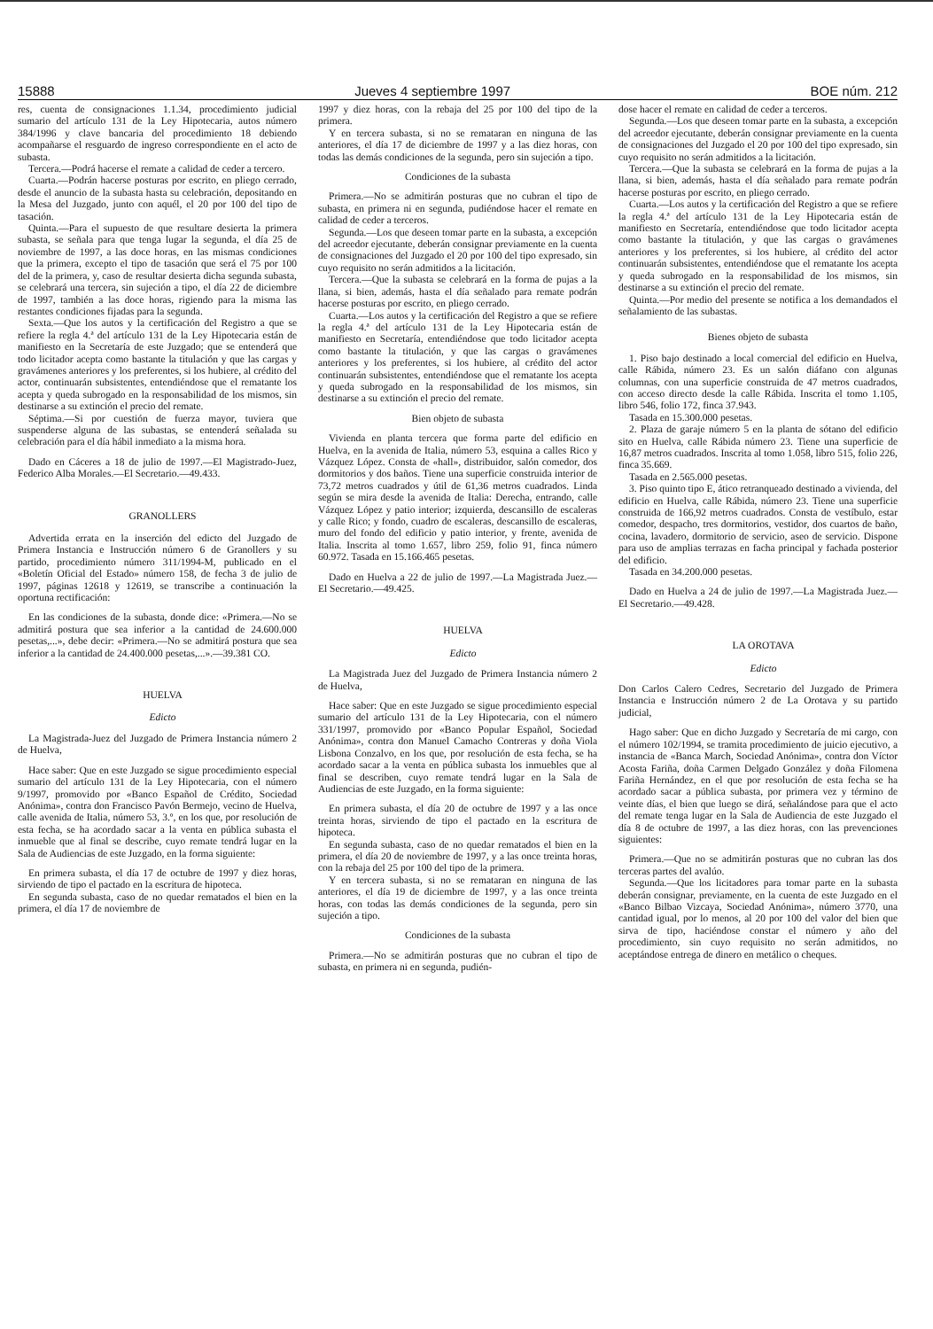15888 Jueves 4 septiembre 1997 BOE núm. 212
res, cuenta de consignaciones 1.1.34, procedimiento judicial sumario del artículo 131 de la Ley Hipotecaria, autos número 384/1996 y clave bancaria del procedimiento 18 debiendo acompañarse el resguardo de ingreso correspondiente en el acto de subasta.
Tercera.—Podrá hacerse el remate a calidad de ceder a tercero.
Cuarta.—Podrán hacerse posturas por escrito, en pliego cerrado, desde el anuncio de la subasta hasta su celebración, depositando en la Mesa del Juzgado, junto con aquél, el 20 por 100 del tipo de tasación.
Quinta.—Para el supuesto de que resultare desierta la primera subasta, se señala para que tenga lugar la segunda, el día 25 de noviembre de 1997, a las doce horas, en las mismas condiciones que la primera, excepto el tipo de tasación que será el 75 por 100 del de la primera, y, caso de resultar desierta dicha segunda subasta, se celebrará una tercera, sin sujeción a tipo, el día 22 de diciembre de 1997, también a las doce horas, rigiendo para la misma las restantes condiciones fijadas para la segunda.
Sexta.—Que los autos y la certificación del Registro a que se refiere la regla 4.ª del artículo 131 de la Ley Hipotecaria están de manifiesto en la Secretaría de este Juzgado; que se entenderá que todo licitador acepta como bastante la titulación y que las cargas y gravámenes anteriores y los preferentes, si los hubiere, al crédito del actor, continuarán subsistentes, entendiéndose que el rematante los acepta y queda subrogado en la responsabilidad de los mismos, sin destinarse a su extinción el precio del remate.
Séptima.—Si por cuestión de fuerza mayor, tuviera que suspenderse alguna de las subastas, se entenderá señalada su celebración para el día hábil inmediato a la misma hora.
Dado en Cáceres a 18 de julio de 1997.—El Magistrado-Juez, Federico Alba Morales.—El Secretario.—49.433.
GRANOLLERS
Advertida errata en la inserción del edicto del Juzgado de Primera Instancia e Instrucción número 6 de Granollers y su partido, procedimiento número 311/1994-M, publicado en el «Boletín Oficial del Estado» número 158, de fecha 3 de julio de 1997, páginas 12618 y 12619, se transcribe a continuación la oportuna rectificación:
En las condiciones de la subasta, donde dice: «Primera.—No se admitirá postura que sea inferior a la cantidad de 24.600.000 pesetas,...», debe decir: «Primera.—No se admitirá postura que sea inferior a la cantidad de 24.400.000 pesetas,...».—39.381 CO.
HUELVA
Edicto
La Magistrada-Juez del Juzgado de Primera Instancia número 2 de Huelva,
Hace saber: Que en este Juzgado se sigue procedimiento especial sumario del artículo 131 de la Ley Hipotecaria, con el número 9/1997, promovido por «Banco Español de Crédito, Sociedad Anónima», contra don Francisco Pavón Bermejo, vecino de Huelva, calle avenida de Italia, número 53, 3.º, en los que, por resolución de esta fecha, se ha acordado sacar a la venta en pública subasta el inmueble que al final se describe, cuyo remate tendrá lugar en la Sala de Audiencias de este Juzgado, en la forma siguiente:
En primera subasta, el día 17 de octubre de 1997 y diez horas, sirviendo de tipo el pactado en la escritura de hipoteca.
En segunda subasta, caso de no quedar rematados el bien en la primera, el día 17 de noviembre de
1997 y diez horas, con la rebaja del 25 por 100 del tipo de la primera.
Y en tercera subasta, si no se remataran en ninguna de las anteriores, el día 17 de diciembre de 1997 y a las diez horas, con todas las demás condiciones de la segunda, pero sin sujeción a tipo.
Condiciones de la subasta
Primera.—No se admitirán posturas que no cubran el tipo de subasta, en primera ni en segunda, pudiéndose hacer el remate en calidad de ceder a terceros.
Segunda.—Los que deseen tomar parte en la subasta, a excepción del acreedor ejecutante, deberán consignar previamente en la cuenta de consignaciones del Juzgado el 20 por 100 del tipo expresado, sin cuyo requisito no serán admitidos a la licitación.
Tercera.—Que la subasta se celebrará en la forma de pujas a la llana, si bien, además, hasta el día señalado para remate podrán hacerse posturas por escrito, en pliego cerrado.
Cuarta.—Los autos y la certificación del Registro a que se refiere la regla 4.ª del artículo 131 de la Ley Hipotecaria están de manifiesto en Secretaría, entendiéndose que todo licitador acepta como bastante la titulación, y que las cargas o gravámenes anteriores y los preferentes, si los hubiere, al crédito del actor continuarán subsistentes, entendiéndose que el rematante los acepta y queda subrogado en la responsabilidad de los mismos, sin destinarse a su extinción el precio del remate.
Bien objeto de subasta
Vivienda en planta tercera que forma parte del edificio en Huelva, en la avenida de Italia, número 53, esquina a calles Rico y Vázquez López. Consta de «hall», distribuidor, salón comedor, dos dormitorios y dos baños. Tiene una superficie construida interior de 73,72 metros cuadrados y útil de 61,36 metros cuadrados. Linda según se mira desde la avenida de Italia: Derecha, entrando, calle Vázquez López y patio interior; izquierda, descansillo de escaleras y calle Rico; y fondo, cuadro de escaleras, descansillo de escaleras, muro del fondo del edificio y patio interior, y frente, avenida de Italia. Inscrita al tomo 1.657, libro 259, folio 91, finca número 60.972. Tasada en 15.166.465 pesetas.
Dado en Huelva a 22 de julio de 1997.—La Magistrada Juez.—El Secretario.—49.425.
HUELVA
Edicto
La Magistrada Juez del Juzgado de Primera Instancia número 2 de Huelva,
Hace saber: Que en este Juzgado se sigue procedimiento especial sumario del artículo 131 de la Ley Hipotecaria, con el número 331/1997, promovido por «Banco Popular Español, Sociedad Anónima», contra don Manuel Camacho Contreras y doña Viola Lisbona Conzalvo, en los que, por resolución de esta fecha, se ha acordado sacar a la venta en pública subasta los inmuebles que al final se describen, cuyo remate tendrá lugar en la Sala de Audiencias de este Juzgado, en la forma siguiente:
En primera subasta, el día 20 de octubre de 1997 y a las once treinta horas, sirviendo de tipo el pactado en la escritura de hipoteca.
En segunda subasta, caso de no quedar rematados el bien en la primera, el día 20 de noviembre de 1997, y a las once treinta horas, con la rebaja del 25 por 100 del tipo de la primera.
Y en tercera subasta, si no se remataran en ninguna de las anteriores, el día 19 de diciembre de 1997, y a las once treinta horas, con todas las demás condiciones de la segunda, pero sin sujeción a tipo.
Condiciones de la subasta
Primera.—No se admitirán posturas que no cubran el tipo de subasta, en primera ni en segunda, pudién-
dose hacer el remate en calidad de ceder a terceros.
Segunda.—Los que deseen tomar parte en la subasta, a excepción del acreedor ejecutante, deberán consignar previamente en la cuenta de consignaciones del Juzgado el 20 por 100 del tipo expresado, sin cuyo requisito no serán admitidos a la licitación.
Tercera.—Que la subasta se celebrará en la forma de pujas a la llana, si bien, además, hasta el día señalado para remate podrán hacerse posturas por escrito, en pliego cerrado.
Cuarta.—Los autos y la certificación del Registro a que se refiere la regla 4.ª del artículo 131 de la Ley Hipotecaria están de manifiesto en Secretaría, entendiéndose que todo licitador acepta como bastante la titulación, y que las cargas o gravámenes anteriores y los preferentes, si los hubiere, al crédito del actor continuarán subsistentes, entendiéndose que el rematante los acepta y queda subrogado en la responsabilidad de los mismos, sin destinarse a su extinción el precio del remate.
Quinta.—Por medio del presente se notifica a los demandados el señalamiento de las subastas.
Bienes objeto de subasta
1. Piso bajo destinado a local comercial del edificio en Huelva, calle Rábida, número 23. Es un salón diáfano con algunas columnas, con una superficie construida de 47 metros cuadrados, con acceso directo desde la calle Rábida. Inscrita el tomo 1.105, libro 546, folio 172, finca 37.943.
Tasada en 15.300.000 pesetas.
2. Plaza de garaje número 5 en la planta de sótano del edificio sito en Huelva, calle Rábida número 23. Tiene una superficie de 16,87 metros cuadrados. Inscrita al tomo 1.058, libro 515, folio 226, finca 35.669.
Tasada en 2.565.000 pesetas.
3. Piso quinto tipo E, ático retranqueado destinado a vivienda, del edificio en Huelva, calle Rábida, número 23. Tiene una superficie construida de 166,92 metros cuadrados. Consta de vestíbulo, estar comedor, despacho, tres dormitorios, vestidor, dos cuartos de baño, cocina, lavadero, dormitorio de servicio, aseo de servicio. Dispone para uso de amplias terrazas en facha principal y fachada posterior del edificio.
Tasada en 34.200.000 pesetas.
Dado en Huelva a 24 de julio de 1997.—La Magistrada Juez.—El Secretario.—49.428.
LA OROTAVA
Edicto
Don Carlos Calero Cedres, Secretario del Juzgado de Primera Instancia e Instrucción número 2 de La Orotava y su partido judicial,
Hago saber: Que en dicho Juzgado y Secretaría de mi cargo, con el número 102/1994, se tramita procedimiento de juicio ejecutivo, a instancia de «Banca March, Sociedad Anónima», contra don Víctor Acosta Fariña, doña Carmen Delgado González y doña Filomena Fariña Hernández, en el que por resolución de esta fecha se ha acordado sacar a pública subasta, por primera vez y término de veinte días, el bien que luego se dirá, señalándose para que el acto del remate tenga lugar en la Sala de Audiencia de este Juzgado el día 8 de octubre de 1997, a las diez horas, con las prevenciones siguientes:
Primera.—Que no se admitirán posturas que no cubran las dos terceras partes del avalúo.
Segunda.—Que los licitadores para tomar parte en la subasta deberán consignar, previamente, en la cuenta de este Juzgado en el «Banco Bilbao Vizcaya, Sociedad Anónima», número 3770, una cantidad igual, por lo menos, al 20 por 100 del valor del bien que sirva de tipo, haciéndose constar el número y año del procedimiento, sin cuyo requisito no serán admitidos, no aceptándose entrega de dinero en metálico o cheques.